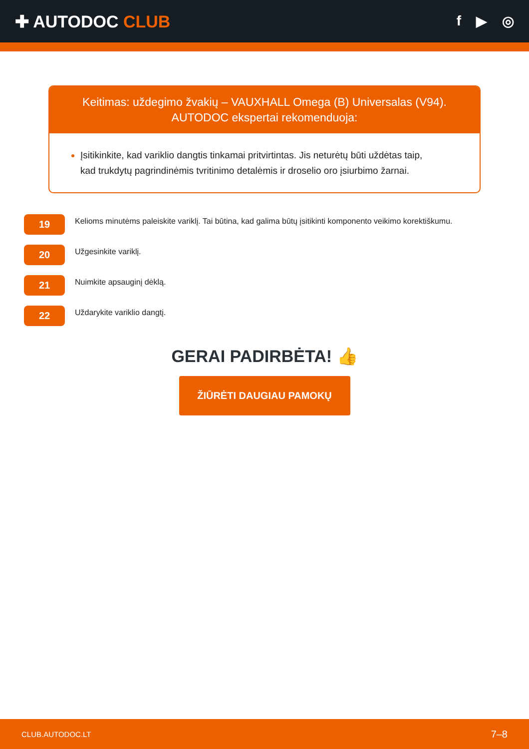✚ AUTODOC CLUB
f ▶ ◎
Keitimas: uždegimo žvakių – VAUXHALL Omega (B) Universalas (V94).
AUTODOC ekspertai rekomenduoja:
Įsitikinkite, kad variklio dangtis tinkamai pritvirtintas. Jis neturėtų būti uždėtas taip, kad trukdytų pagrindinėmis tvritinimo detalėmis ir droselio oro įsiurbimo žarnai.
19
Kelioms minutėms paleiskite variklį. Tai būtina, kad galima būtų įsitikinti komponento veikimo korektiškumu.
20
Užgesinkite variklį.
21
Nuimkite apsauginį dėklą.
22
Uždarykite variklio dangtį.
GERAI PADIRBĖTA! 👍
ŽIŪRĖTI DAUGIAU PAMOKŲ
CLUB.AUTODOC.LT 7–8